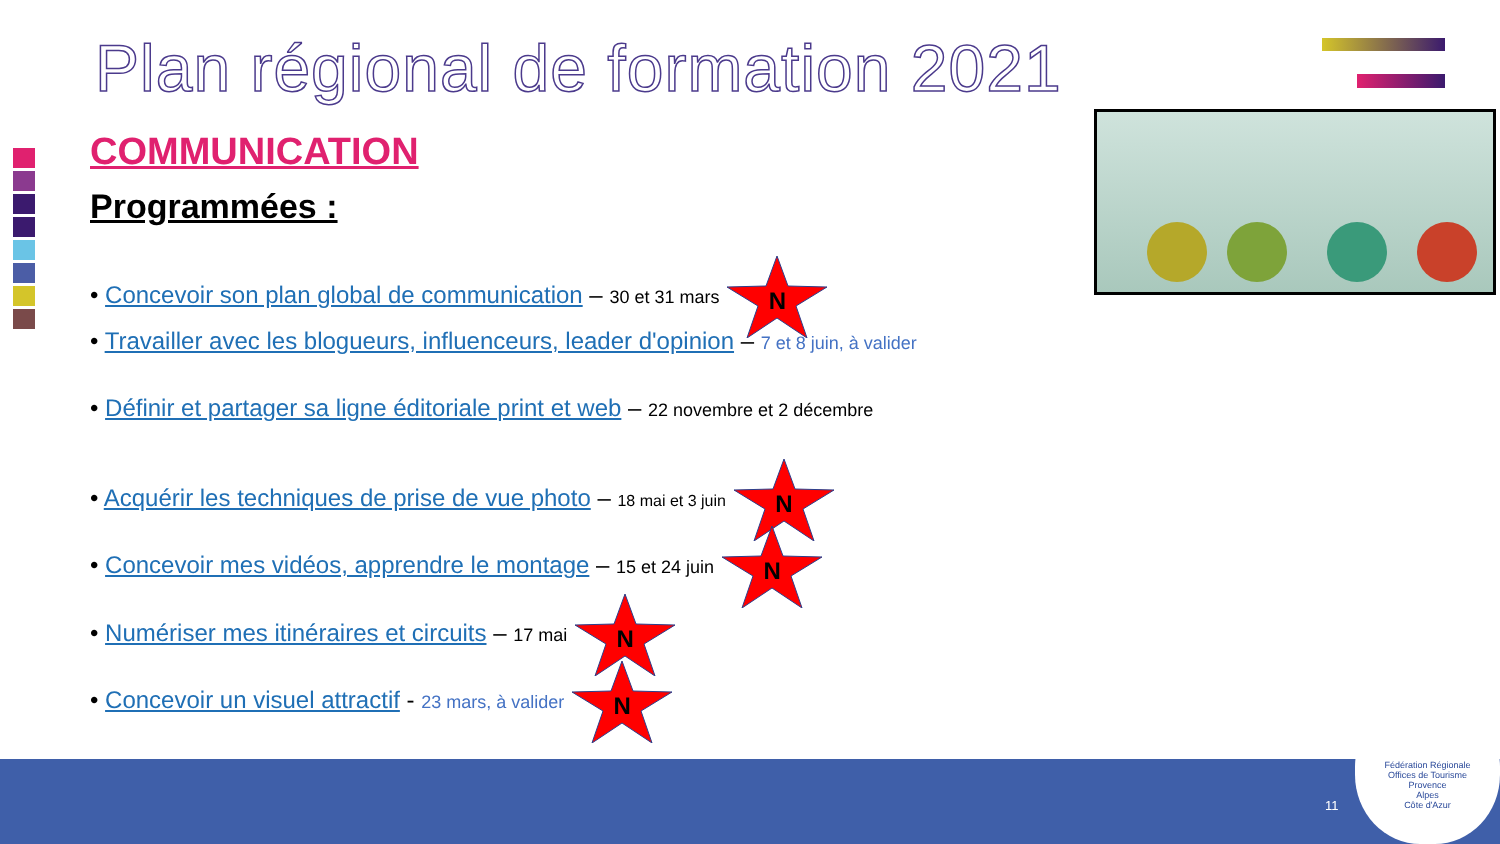Plan régional de formation 2021
COMMUNICATION
Programmées :
• Concevoir son plan global de communication – 30 et 31 mars N
• Travailler avec les blogueurs, influenceurs, leader d'opinion – 7 et 8 juin, à valider
• Définir et partager sa ligne éditoriale print et web – 22 novembre et 2 décembre
• Acquérir les techniques de prise de vue photo – 18 mai et 3 juin N
• Concevoir mes vidéos, apprendre le montage – 15 et 24 juin N
• Numériser mes itinéraires et circuits – 17 mai N
• Concevoir un visuel attractif - 23 mars, à valider N
11
Fédération Régionale
Offices de Tourisme
Provence
Alpes
Côte d'Azur